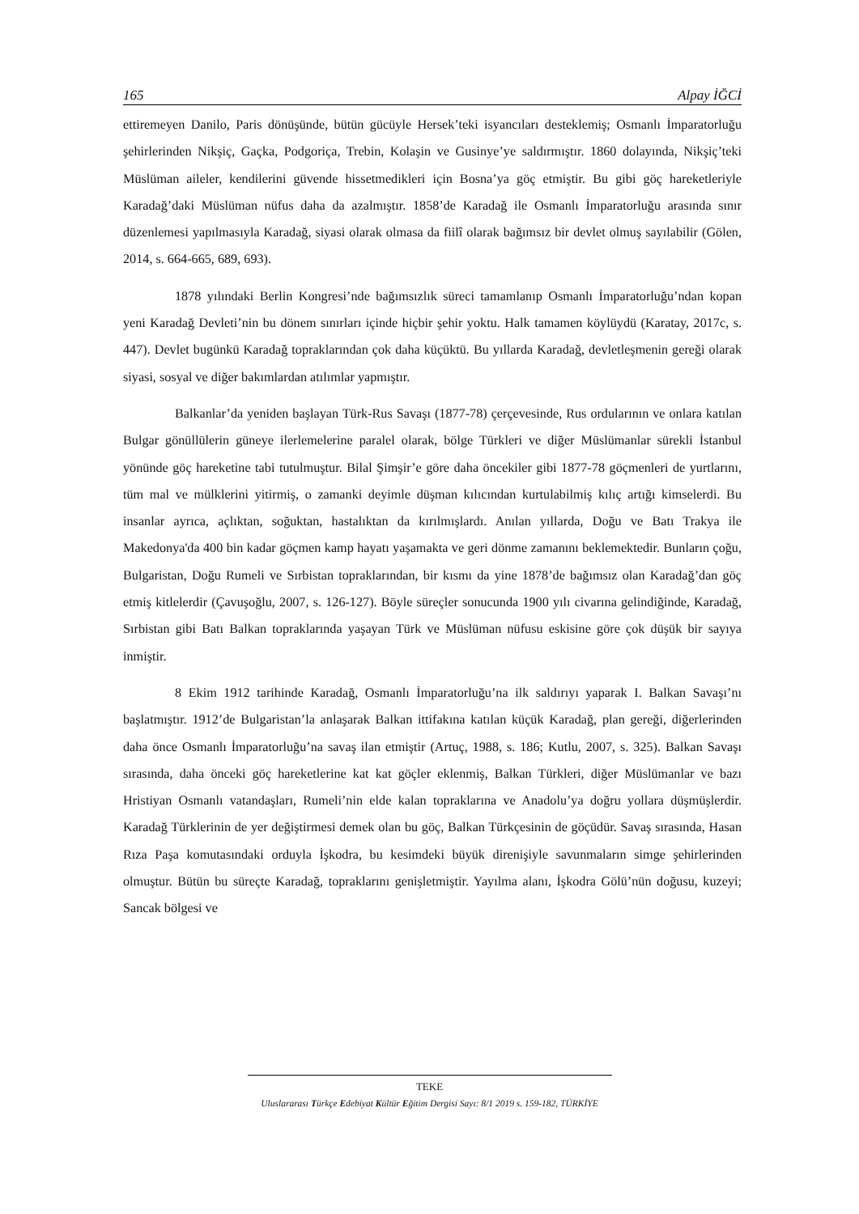165 Alpay İĞCİ
ettiremeyen Danilo, Paris dönüşünde, bütün gücüyle Hersek’teki isyancıları desteklemiş; Osmanlı İmparatorluğu şehirlerinden Nikşiç, Gaçka, Podgoriça, Trebin, Kolaşin ve Gusinye’ye saldırmıştır. 1860 dolayında, Nikşiç’teki Müslüman aileler, kendilerini güvende hissetmedikleri için Bosna’ya göç etmiştir. Bu gibi göç hareketleriyle Karadağ’daki Müslüman nüfus daha da azalmıştır. 1858’de Karadağ ile Osmanlı İmparatorluğu arasında sınır düzenlemesi yapılmasıyla Karadağ, siyasi olarak olmasa da fiilî olarak bağımsız bir devlet olmuş sayılabilir (Gölen, 2014, s. 664-665, 689, 693).
1878 yılındaki Berlin Kongresi’nde bağımsızlık süreci tamamlanıp Osmanlı İmparatorluğu’ndan kopan yeni Karadağ Devleti’nin bu dönem sınırları içinde hiçbir şehir yoktu. Halk tamamen köylüydü (Karatay, 2017c, s. 447). Devlet bugünkü Karadağ topraklarından çok daha küçüktü. Bu yıllarda Karadağ, devletleşmenin gereği olarak siyasi, sosyal ve diğer bakımlardan atılımlar yapmıştır.
Balkanlar’da yeniden başlayan Türk-Rus Savaşı (1877-78) çerçevesinde, Rus ordularının ve onlara katılan Bulgar gönüllülerin güneye ilerlemelerine paralel olarak, bölge Türkleri ve diğer Müslümanlar sürekli İstanbul yönünde göç hareketine tabi tutulmuştur. Bilal Şimşir’e göre daha öncekiler gibi 1877-78 göçmenleri de yurtlarını, tüm mal ve mülklerini yitirmiş, o zamanki deyimle düşman kılıcından kurtulabilmiş kılıç artığı kimselerdi. Bu insanlar ayrıca, açlıktan, soğuktan, hastalıktan da kırılmışlardı. Anılan yıllarda, Doğu ve Batı Trakya ile Makedonya'da 400 bin kadar göçmen kamp hayatı yaşamakta ve geri dönme zamanını beklemektedir. Bunların çoğu, Bulgaristan, Doğu Rumeli ve Sırbistan topraklarından, bir kısmı da yine 1878’de bağımsız olan Karadağ’dan göç etmiş kitlelerdir (Çavuşoğlu, 2007, s. 126-127). Böyle süreçler sonucunda 1900 yılı civarına gelindiğinde, Karadağ, Sırbistan gibi Batı Balkan topraklarında yaşayan Türk ve Müslüman nüfusu eskisine göre çok düşük bir sayıya inmiştir.
8 Ekim 1912 tarihinde Karadağ, Osmanlı İmparatorluğu’na ilk saldırıyı yaparak I. Balkan Savaşı’nı başlatmıştır. 1912’de Bulgaristan’la anlaşarak Balkan ittifakına katılan küçük Karadağ, plan gereği, diğerlerinden daha önce Osmanlı İmparatorluğu’na savaş ilan etmiştir (Artuç, 1988, s. 186; Kutlu, 2007, s. 325). Balkan Savaşı sırasında, daha önceki göç hareketlerine kat kat göçler eklenmiş, Balkan Türkleri, diğer Müslümanlar ve bazı Hristiyan Osmanlı vatandaşları, Rumeli’nin elde kalan topraklarına ve Anadolu’ya doğru yollara düşmüşlerdir. Karadağ Türklerinin de yer değiştirmesi demek olan bu göç, Balkan Türkçesinin de göçüdür. Savaş sırasında, Hasan Rıza Paşa komutasındaki orduyla İşkodra, bu kesimdeki büyük direnişiyle savunmaların simge şehirlerinden olmuştur. Bütün bu süreçte Karadağ, topraklarını genişletmiştir. Yayılma alanı, İşkodra Gölü’nün doğusu, kuzeyi; Sancak bölgesi ve
TEKE
Uluslararası Türkçe Edebiyat Kültür Eğitim Dergisi Sayı: 8/1 2019 s. 159-182, TÜRKİYE